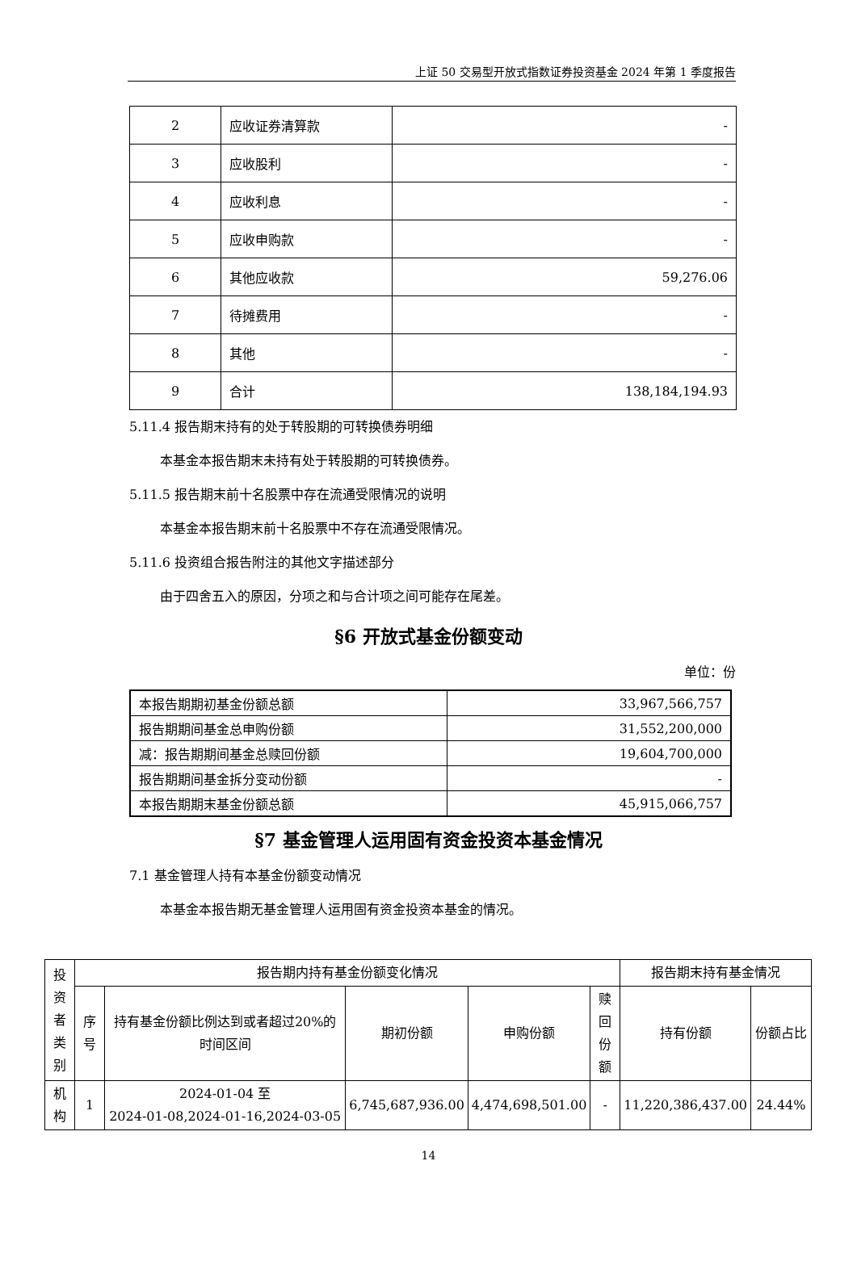上证 50 交易型开放式指数证券投资基金 2024 年第 1 季度报告
| 2 | 应收证券清算款 | - |
| 3 | 应收股利 | - |
| 4 | 应收利息 | - |
| 5 | 应收申购款 | - |
| 6 | 其他应收款 | 59,276.06 |
| 7 | 待摊费用 | - |
| 8 | 其他 | - |
| 9 | 合计 | 138,184,194.93 |
5.11.4 报告期末持有的处于转股期的可转换债券明细
本基金本报告期末未持有处于转股期的可转换债券。
5.11.5 报告期末前十名股票中存在流通受限情况的说明
本基金本报告期末前十名股票中不存在流通受限情况。
5.11.6 投资组合报告附注的其他文字描述部分
由于四舍五入的原因，分项之和与合计项之间可能存在尾差。
§6 开放式基金份额变动
单位：份
| 本报告期期初基金份额总额 | 33,967,566,757 |
| 报告期期间基金总申购份额 | 31,552,200,000 |
| 减：报告期期间基金总赎回份额 | 19,604,700,000 |
| 报告期期间基金拆分变动份额 | - |
| 本报告期期末基金份额总额 | 45,915,066,757 |
§7 基金管理人运用固有资金投资本基金情况
7.1 基金管理人持有本基金份额变动情况
本基金本报告期无基金管理人运用固有资金投资本基金的情况。
| 投 资 者 类 别 | 报告期内持有基金份额变化情况 | | | | | 报告期末持有基金情况 | |
| --- | --- | --- | --- | --- | --- | --- | --- |
| | 序 号 | 持有基金份额比例达到或者超过20%的时间区间 | 期初份额 | 申购份额 | 赎 回 份 额 | 持有份额 | 份额占比 |
| 机 构 | 1 | 2024-01-04 至 2024-01-08,2024-01-16,2024-03-05 | 6,745,687,936.00 | 4,474,698,501.00 | - | 11,220,386,437.00 | 24.44% |
14